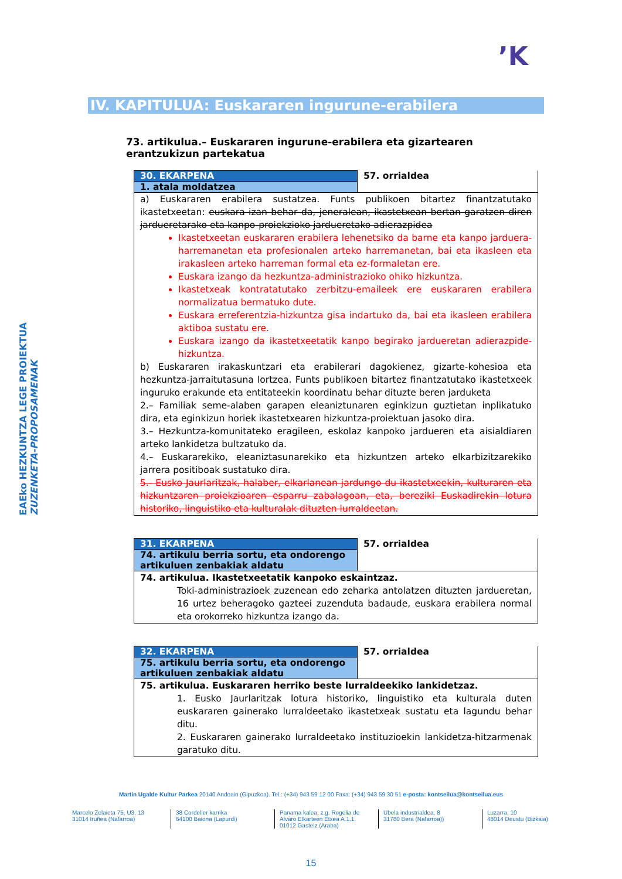’K
EAEko HEZKUNTZA LEGE PROIEKTUA
ZUZENKETA-PROPOSAMENAK
IV. KAPITULUA: Euskararen ingurune-erabilera
73. artikulua.– Euskararen ingurune-erabilera eta gizartearen erantzukizun partekatua
| 30. EKARPENA | 57. orrialdea |
| 1. atala moldatzea | |
| a) Euskararen erabilera sustatzea. Funts publikoen bitartez finantzatutako ikastetxeetan: euskara izan behar da, jeneralean, ikastetxean bertan garatzen diren jardueretarako eta kanpo-proiekzioko jardueretako adierazpidea Ikastetxeetan euskararen erabilera lehenetsiko da barne eta kanpo jarduera-harremanetan eta profesionalen arteko harremanetan, bai eta ikasleen eta irakasleen arteko harreman formal eta ez-formaletan ere. Euskara izango da hezkuntza-administrazioko ohiko hizkuntza. Ikastetxeak kontratatutako zerbitzu-emaileek ere euskararen erabilera normalizatua bermatuko dute. Euskara erreferentzia-hizkuntza gisa indartuko da, bai eta ikasleen erabilera aktiboa sustatu ere. Euskara izango da ikastetxeetatik kanpo begirako jardueretan adierazpide-hizkuntza. b) Euskararen irakaskuntzari eta erabilerari dagokienez, gizarte-kohesioa eta hezkuntza-jarraitutasuna lortzea. Funts publikoen bitartez finantzatutako ikastetxeek inguruko erakunde eta entitateekin koordinatu behar dituzte beren jarduketa 2.– Familiak seme-alaben garapen eleaniztunaren eginkizun guztietan inplikatuko dira, eta eginkizun horiek ikastetxearen hizkuntza-proiektuan jasoko dira. 3.– Hezkuntza-komunitateko eragileen, eskolaz kanpoko jardueren eta aisialdiaren arteko lankidetza bultzatuko da. 4.– Euskararekiko, eleaniztasunarekiko eta hizkuntzen arteko elkarbizitzarekiko jarrera positiboak sustatuko dira. 5.- Eusko Jaurlaritzak, halaber, elkarlanean jardungo du ikastetxeekin, kulturaren eta hizkuntzaren proiekzioaren esparru zabalagoan, eta, bereziki Euskadirekin lotura historiko, linguistiko eta kulturalak dituzten lurraldeetan. | |
| 31. EKARPENA | 57. orrialdea |
| 74. artikulu berria sortu, eta ondorengo artikuluen zenbakiak aldatu | |
| 74. artikulua. Ikastetxeetatik kanpoko eskaintzaz. Toki-administrazioek zuzenean edo zeharka antolatzen dituzten jardueretan, 16 urtez beheragoko gazteei zuzenduta badaude, euskara erabilera normal eta orokorreko hizkuntza izango da. | |
| 32. EKARPENA | 57. orrialdea |
| 75. artikulu berria sortu, eta ondorengo artikuluen zenbakiak aldatu | |
| 75. artikulua. Euskararen herriko beste lurraldeekiko lankidetzaz. 1. Eusko Jaurlaritzak lotura historiko, linguistiko eta kulturala duten euskararen gainerako lurraldeetako ikastetxeak sustatu eta lagundu behar ditu. 2. Euskararen gainerako lurraldeetako instituzioekin lankidetza-hitzarmenak garatuko ditu. | |
Martin Ugalde Kultur Parkea 20140 Andoain (Gipuzkoa). Tel.: (+34) 943 59 12 00 Faxa: (+34) 943 59 30 51 e-posta: kontseilua@kontseilua.eus
Marcelo Zelaieta 75, U3, 13
31014 Iruñea (Nafarroa)
38 Cordelier karrika
64100 Baiona (Lapurdi)
Panama kalea, z.g. Rogelia de Alvaro Elkarteen Etxea A.1.1.
01012 Gasteiz (Araba)
Ubela industrialdea, 8
31780 Bera (Nafarroa))
Luzarra, 10
48014 Deustu (Bizkaia)
15